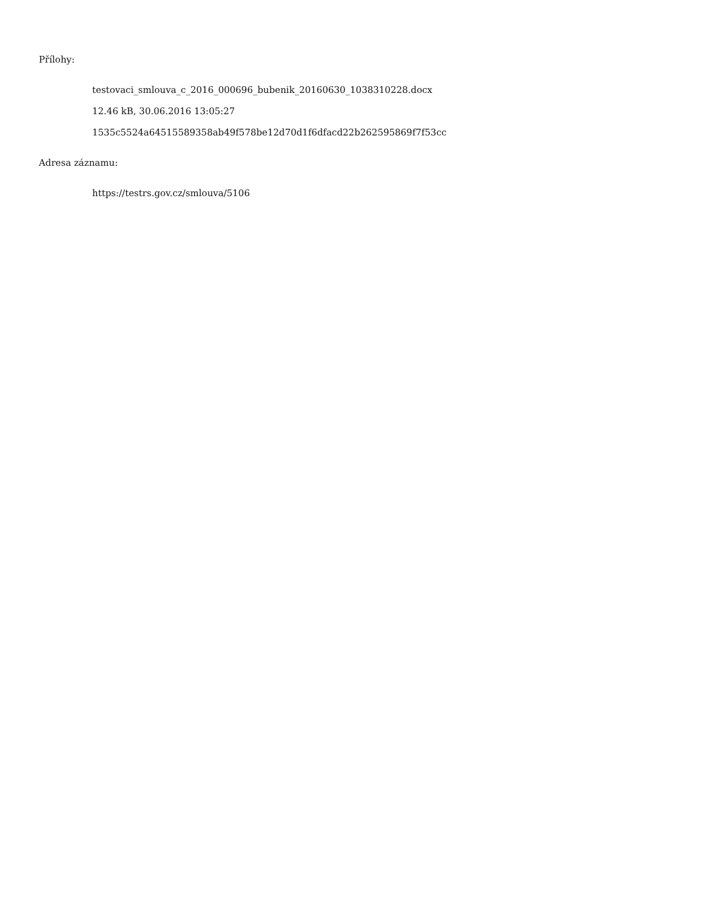Přílohy:
testovaci_smlouva_c_2016_000696_bubenik_20160630_1038310228.docx
12.46 kB, 30.06.2016 13:05:27
1535c5524a64515589358ab49f578be12d70d1f6dfacd22b262595869f7f53cc
Adresa záznamu:
https://testrs.gov.cz/smlouva/5106